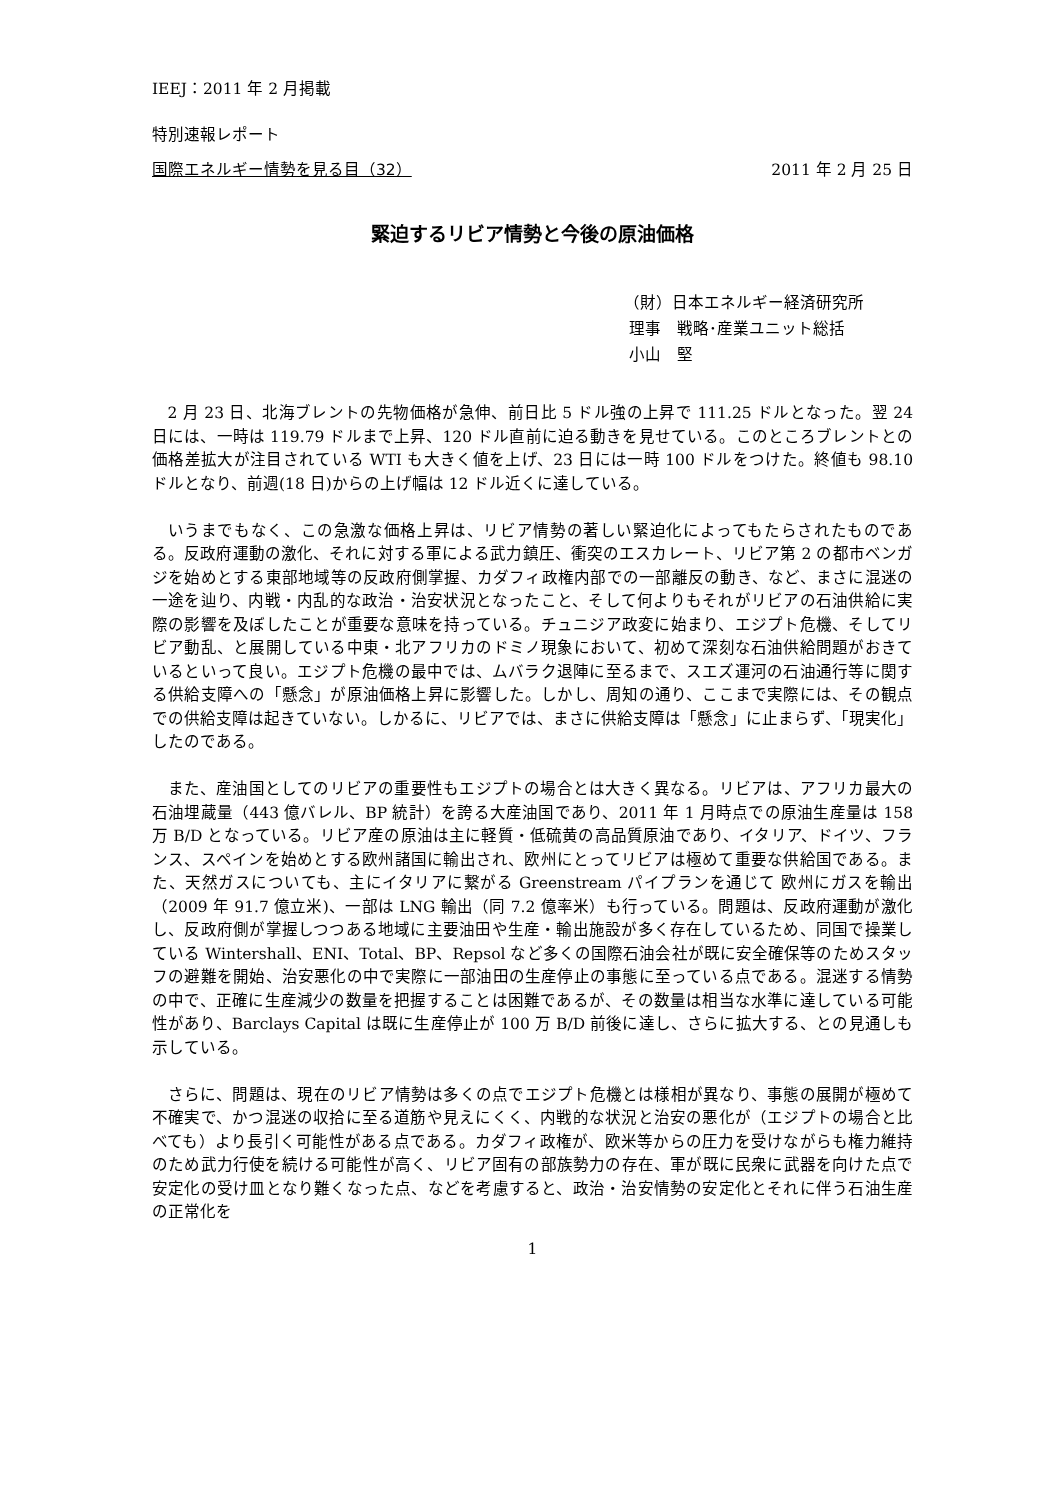IEEJ：2011 年 2 月掲載
特別速報レポート
国際エネルギー情勢を見る目（32） 2011 年 2 月 25 日
緊迫するリビア情勢と今後の原油価格
（財）日本エネルギー経済研究所
理事　戦略･産業ユニット総括
小山　堅
2 月 23 日、北海ブレントの先物価格が急伸、前日比 5 ドル強の上昇で 111.25 ドルとなった。翌 24 日には、一時は 119.79 ドルまで上昇、120 ドル直前に迫る動きを見せている。このところブレントとの価格差拡大が注目されている WTI も大きく値を上げ、23 日には一時 100 ドルをつけた。終値も 98.10 ドルとなり、前週(18 日)からの上げ幅は 12 ドル近くに達している。
いうまでもなく、この急激な価格上昇は、リビア情勢の著しい緊迫化によってもたらされたものである。反政府運動の激化、それに対する軍による武力鎮圧、衝突のエスカレート、リビア第 2 の都市ベンガジを始めとする東部地域等の反政府側掌握、カダフィ政権内部での一部離反の動き、など、まさに混迷の一途を辿り、内戦・内乱的な政治・治安状況となったこと、そして何よりもそれがリビアの石油供給に実際の影響を及ぼしたことが重要な意味を持っている。チュニジア政変に始まり、エジプト危機、そしてリビア動乱、と展開している中東・北アフリカのドミノ現象において、初めて深刻な石油供給問題がおきているといって良い。エジプト危機の最中では、ムバラク退陣に至るまで、スエズ運河の石油通行等に関する供給支障への「懸念」が原油価格上昇に影響した。しかし、周知の通り、ここまで実際には、その観点での供給支障は起きていない。しかるに、リビアでは、まさに供給支障は「懸念」に止まらず、「現実化」したのである。
また、産油国としてのリビアの重要性もエジプトの場合とは大きく異なる。リビアは、アフリカ最大の石油埋蔵量（443 億バレル、BP 統計）を誇る大産油国であり、2011 年 1 月時点での原油生産量は 158 万 B/D となっている。リビア産の原油は主に軽質・低硫黄の高品質原油であり、イタリア、ドイツ、フランス、スペインを始めとする欧州諸国に輸出され、欧州にとってリビアは極めて重要な供給国である。また、天然ガスについても、主にイタリアに繋がる Greenstream パイプランを通じて 欧州にガスを輸出（2009 年 91.7 億立米)、一部は LNG 輸出（同 7.2 億率米）も行っている。問題は、反政府運動が激化し、反政府側が掌握しつつある地域に主要油田や生産・輸出施設が多く存在しているため、同国で操業している Wintershall、ENI、Total、BP、Repsol など多くの国際石油会社が既に安全確保等のためスタッフの避難を開始、治安悪化の中で実際に一部油田の生産停止の事態に至っている点である。混迷する情勢の中で、正確に生産減少の数量を把握することは困難であるが、その数量は相当な水準に達している可能性があり、Barclays Capital は既に生産停止が 100 万 B/D 前後に達し、さらに拡大する、との見通しも示している。
さらに、問題は、現在のリビア情勢は多くの点でエジプト危機とは様相が異なり、事態の展開が極めて不確実で、かつ混迷の収拾に至る道筋や見えにくく、内戦的な状況と治安の悪化が（エジプトの場合と比べても）より長引く可能性がある点である。カダフィ政権が、欧米等からの圧力を受けながらも権力維持のため武力行使を続ける可能性が高く、リビア固有の部族勢力の存在、軍が既に民衆に武器を向けた点で安定化の受け皿となり難くなった点、などを考慮すると、政治・治安情勢の安定化とそれに伴う石油生産の正常化を
1